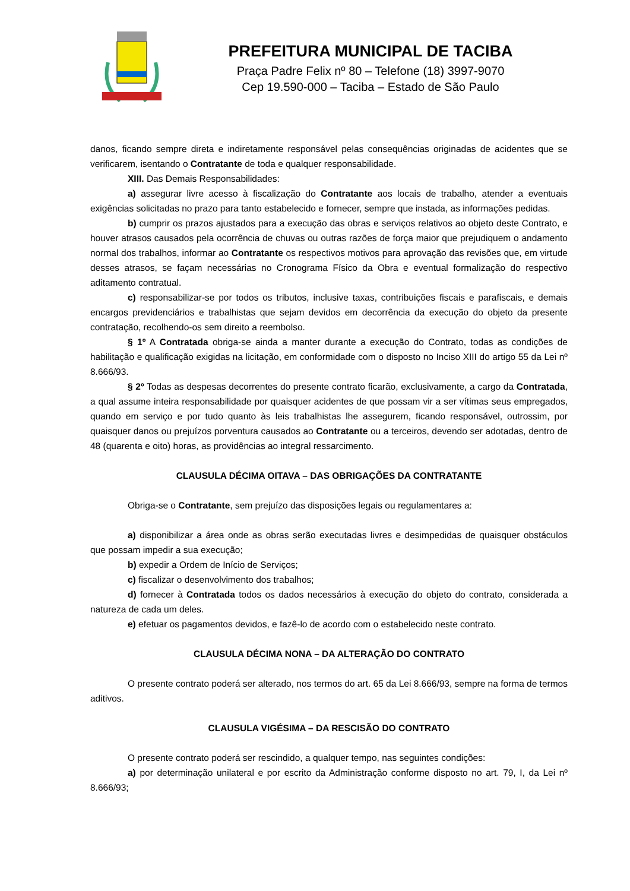PREFEITURA MUNICIPAL DE TACIBA
Praça Padre Felix nº 80 – Telefone (18) 3997-9070
Cep 19.590-000 – Taciba – Estado de São Paulo
danos, ficando sempre direta e indiretamente responsável pelas consequências originadas de acidentes que se verificarem, isentando o Contratante de toda e qualquer responsabilidade.
XIII. Das Demais Responsabilidades:
a) assegurar livre acesso à fiscalização do Contratante aos locais de trabalho, atender a eventuais exigências solicitadas no prazo para tanto estabelecido e fornecer, sempre que instada, as informações pedidas.
b) cumprir os prazos ajustados para a execução das obras e serviços relativos ao objeto deste Contrato, e houver atrasos causados pela ocorrência de chuvas ou outras razões de força maior que prejudiquem o andamento normal dos trabalhos, informar ao Contratante os respectivos motivos para aprovação das revisões que, em virtude desses atrasos, se façam necessárias no Cronograma Físico da Obra e eventual formalização do respectivo aditamento contratual.
c) responsabilizar-se por todos os tributos, inclusive taxas, contribuições fiscais e parafiscais, e demais encargos previdenciários e trabalhistas que sejam devidos em decorrência da execução do objeto da presente contratação, recolhendo-os sem direito a reembolso.
§ 1º A Contratada obriga-se ainda a manter durante a execução do Contrato, todas as condições de habilitação e qualificação exigidas na licitação, em conformidade com o disposto no Inciso XIII do artigo 55 da Lei nº 8.666/93.
§ 2º Todas as despesas decorrentes do presente contrato ficarão, exclusivamente, a cargo da Contratada, a qual assume inteira responsabilidade por quaisquer acidentes de que possam vir a ser vítimas seus empregados, quando em serviço e por tudo quanto às leis trabalhistas lhe assegurem, ficando responsável, outrossim, por quaisquer danos ou prejuízos porventura causados ao Contratante ou a terceiros, devendo ser adotadas, dentro de 48 (quarenta e oito) horas, as providências ao integral ressarcimento.
CLAUSULA DÉCIMA OITAVA – DAS OBRIGAÇÕES DA CONTRATANTE
Obriga-se o Contratante, sem prejuízo das disposições legais ou regulamentares a:
a) disponibilizar a área onde as obras serão executadas livres e desimpedidas de quaisquer obstáculos que possam impedir a sua execução;
b) expedir a Ordem de Início de Serviços;
c) fiscalizar o desenvolvimento dos trabalhos;
d) fornecer à Contratada todos os dados necessários à execução do objeto do contrato, considerada a natureza de cada um deles.
e) efetuar os pagamentos devidos, e fazê-lo de acordo com o estabelecido neste contrato.
CLAUSULA DÉCIMA NONA – DA ALTERAÇÃO DO CONTRATO
O presente contrato poderá ser alterado, nos termos do art. 65 da Lei 8.666/93, sempre na forma de termos aditivos.
CLAUSULA VIGÉSIMA – DA RESCISÃO DO CONTRATO
O presente contrato poderá ser rescindido, a qualquer tempo, nas seguintes condições:
a) por determinação unilateral e por escrito da Administração conforme disposto no art. 79, I, da Lei nº 8.666/93;